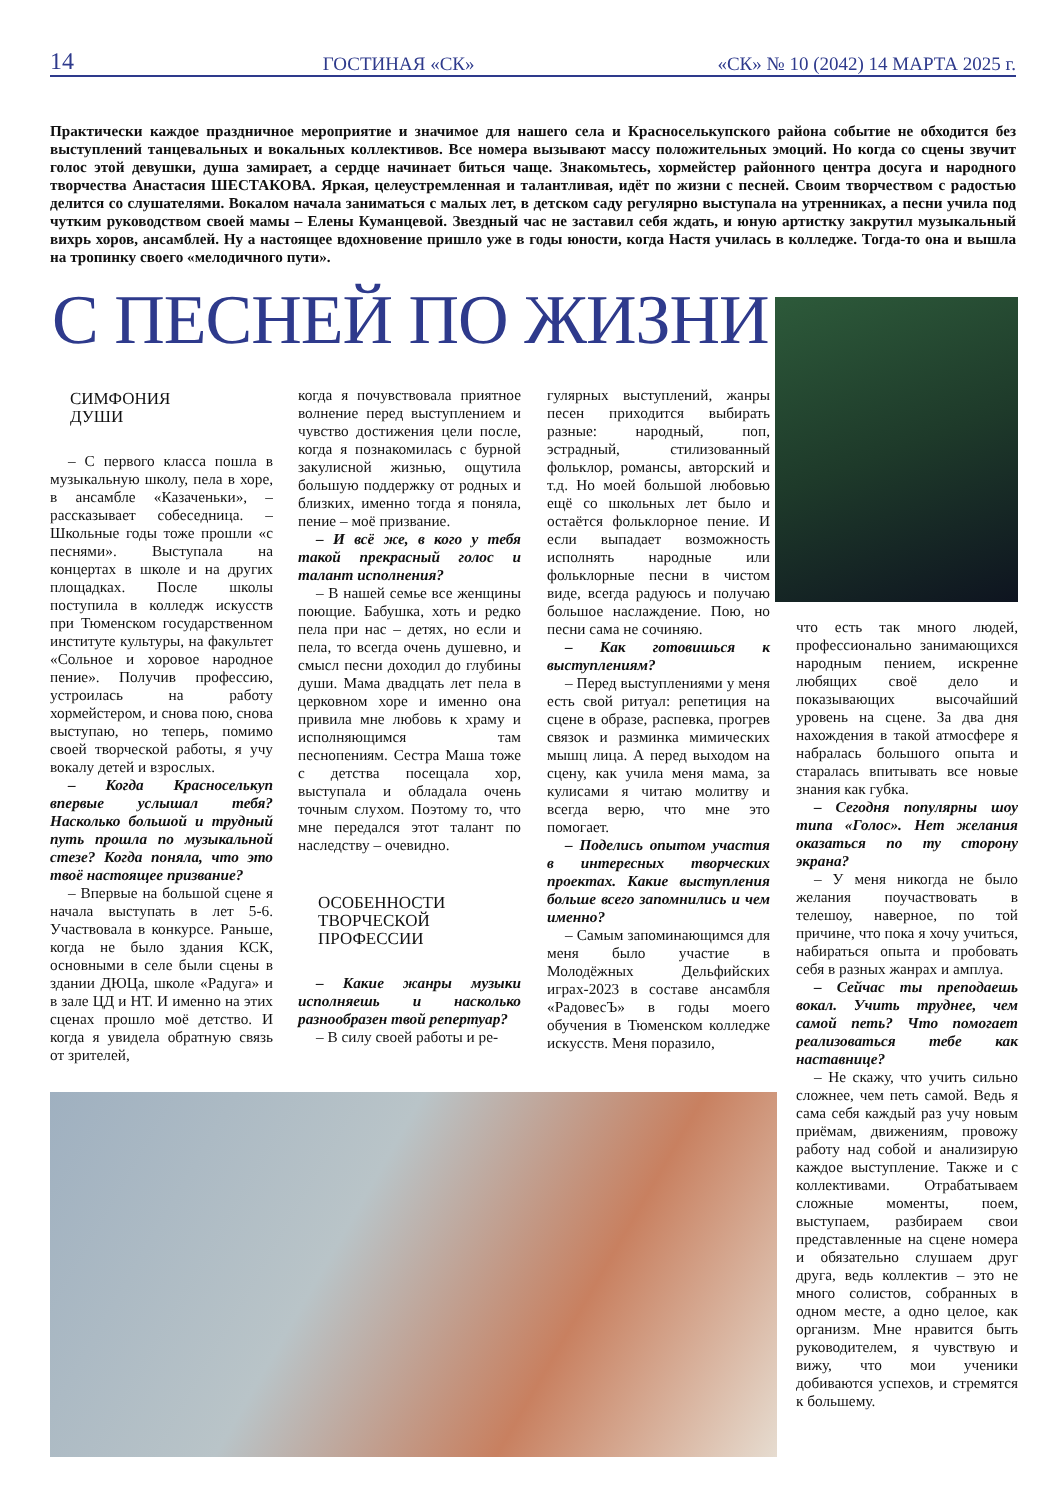14 ГОСТИНАЯ «СК» «СК» № 10 (2042) 14 МАРТА 2025 г.
Практически каждое праздничное мероприятие и значимое для нашего села и Красноселькупского района событие не обходится без выступлений танцевальных и вокальных коллективов. Все номера вызывают массу положительных эмоций. Но когда со сцены звучит голос этой девушки, душа замирает, а сердце начинает биться чаще. Знакомьтесь, хормейстер районного центра досуга и народного творчества Анастасия ШЕСТАКОВА. Яркая, целеустремленная и талантливая, идёт по жизни с песней. Своим творчеством с радостью делится со слушателями. Вокалом начала заниматься с малых лет, в детском саду регулярно выступала на утренниках, а песни учила под чутким руководством своей мамы – Елены Куманцевой. Звездный час не заставил себя ждать, и юную артистку закрутил музыкальный вихрь хоров, ансамблей. Ну а настоящее вдохновение пришло уже в годы юности, когда Настя училась в колледже. Тогда-то она и вышла на тропинку своего «мелодичного пути».
С ПЕСНЕЙ ПО ЖИЗНИ
СИМФОНИЯ
ДУШИ
– С первого класса пошла в музыкальную школу, пела в хоре, в ансамбле «Казаченьки», – рассказывает собеседница. – Школьные годы тоже прошли «с песнями». Выступала на концертах в школе и на других площадках. После школы поступила в колледж искусств при Тюменском государственном институте культуры, на факультет «Сольное и хоровое народное пение». Получив профессию, устроилась на работу хормейстером, и снова пою, снова выступаю, но теперь, помимо своей творческой работы, я учу вокалу детей и взрослых.
– Когда Красноселькуп впервые услышал тебя? Насколько большой и трудный путь прошла по музыкальной стезе? Когда поняла, что это твоё настоящее призвание?
– Впервые на большой сцене я начала выступать в лет 5-6. Участвовала в конкурсе. Раньше, когда не было здания КСК, основными в селе были сцены в здании ДЮЦа, школе «Радуга» и в зале ЦД и НТ. И именно на этих сценах прошло моё детство. И когда я увидела обратную связь от зрителей,
когда я почувствовала приятное волнение перед выступлением и чувство достижения цели после, когда я познакомилась с бурной закулисной жизнью, ощутила большую поддержку от родных и близких, именно тогда я поняла, пение – моё призвание.
– И всё же, в кого у тебя такой прекрасный голос и талант исполнения?
– В нашей семье все женщины поющие. Бабушка, хоть и редко пела при нас – детях, но если и пела, то всегда очень душевно, и смысл песни доходил до глубины души. Мама двадцать лет пела в церковном хоре и именно она привила мне любовь к храму и исполняющимся там песнопениям. Сестра Маша тоже с детства посещала хор, выступала и обладала очень точным слухом. Поэтому то, что мне передался этот талант по наследству – очевидно.
ОСОБЕННОСТИ
ТВОРЧЕСКОЙ
ПРОФЕССИИ
– Какие жанры музыки исполняешь и насколько разнообразен твой репертуар?
– В силу своей работы и ре-
гулярных выступлений, жанры песен приходится выбирать разные: народный, поп, эстрадный, стилизованный фольклор, романсы, авторский и т.д. Но моей большой любовью ещё со школьных лет было и остаётся фольклорное пение. И если выпадает возможность исполнять народные или фольклорные песни в чистом виде, всегда радуюсь и получаю большое наслаждение. Пою, но песни сама не сочиняю.
– Как готовишься к выступлениям?
– Перед выступлениями у меня есть свой ритуал: репетиция на сцене в образе, распевка, прогрев связок и разминка мимических мышц лица. А перед выходом на сцену, как учила меня мама, за кулисами я читаю молитву и всегда верю, что мне это помогает.
– Поделись опытом участия в интересных творческих проектах. Какие выступления больше всего запомнились и чем именно?
– Самым запоминающимся для меня было участие в Молодёжных Дельфийских играх-2023 в составе ансамбля «РадовесЪ» в годы моего обучения в Тюменском колледже искусств. Меня поразило,
что есть так много людей, профессионально занимающихся народным пением, искренне любящих своё дело и показывающих высочайший уровень на сцене. За два дня нахождения в такой атмосфере я набралась большого опыта и старалась впитывать все новые знания как губка.
– Сегодня популярны шоу типа «Голос». Нет желания оказаться по ту сторону экрана?
– У меня никогда не было желания поучаствовать в телешоу, наверное, по той причине, что пока я хочу учиться, набираться опыта и пробовать себя в разных жанрах и амплуа.
– Сейчас ты преподаешь вокал. Учить труднее, чем самой петь? Что помогает реализоваться тебе как наставнице?
– Не скажу, что учить сильно сложнее, чем петь самой. Ведь я сама себя каждый раз учу новым приёмам, движениям, провожу работу над собой и анализирую каждое выступление. Также и с коллективами. Отрабатываем сложные моменты, поем, выступаем, разбираем свои представленные на сцене номера и обязательно слушаем друг друга, ведь коллектив – это не много солистов, собранных в одном месте, а одно целое, как организм. Мне нравится быть руководителем, я чувствую и вижу, что мои ученики добиваются успехов, и стремятся к большему.